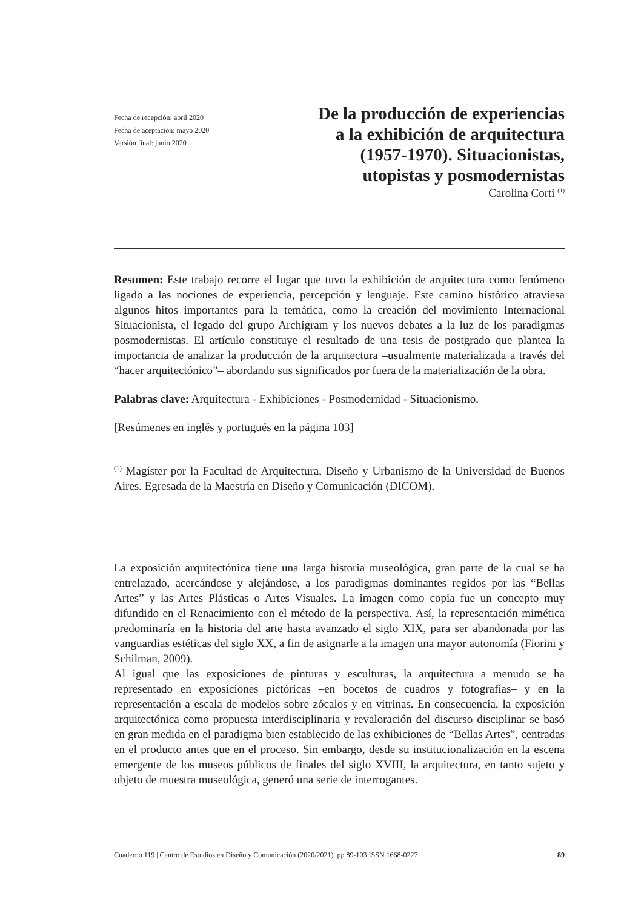Fecha de recepción: abril 2020
Fecha de aceptación: mayo 2020
Versión final: junio 2020
De la producción de experiencias
a la exhibición de arquitectura
(1957-1970). Situacionistas,
utopistas y posmodernistas
Carolina Corti <sup>(1)</sup>
Resumen: Este trabajo recorre el lugar que tuvo la exhibición de arquitectura como fenómeno ligado a las nociones de experiencia, percepción y lenguaje. Este camino histórico atraviesa algunos hitos importantes para la temática, como la creación del movimiento Internacional Situacionista, el legado del grupo Archigram y los nuevos debates a la luz de los paradigmas posmodernistas. El artículo constituye el resultado de una tesis de postgrado que plantea la importancia de analizar la producción de la arquitectura –usualmente materializada a través del “hacer arquitectónico”– abordando sus significados por fuera de la materialización de la obra.
Palabras clave: Arquitectura - Exhibiciones - Posmodernidad - Situacionismo.
[Resúmenes en inglés y portugués en la página 103]
<sup>(1)</sup> Magíster por la Facultad de Arquitectura, Diseño y Urbanismo de la Universidad de Buenos Aires. Egresada de la Maestría en Diseño y Comunicación (DICOM).
La exposición arquitectónica tiene una larga historia museológica, gran parte de la cual se ha entrelazado, acercándose y alejándose, a los paradigmas dominantes regidos por las “Bellas Artes” y las Artes Plásticas o Artes Visuales. La imagen como copia fue un concepto muy difundido en el Renacimiento con el método de la perspectiva. Así, la representación mimética predominaría en la historia del arte hasta avanzado el siglo XIX, para ser abandonada por las vanguardias estéticas del siglo XX, a fin de asignarle a la imagen una mayor autonomía (Fiorini y Schilman, 2009).
Al igual que las exposiciones de pinturas y esculturas, la arquitectura a menudo se ha representado en exposiciones pictóricas –en bocetos de cuadros y fotografías– y en la representación a escala de modelos sobre zócalos y en vitrinas. En consecuencia, la exposición arquitectónica como propuesta interdisciplinaria y revaloración del discurso disciplinar se basó en gran medida en el paradigma bien establecido de las exhibiciones de “Bellas Artes”, centradas en el producto antes que en el proceso. Sin embargo, desde su institucionalización en la escena emergente de los museos públicos de finales del siglo XVIII, la arquitectura, en tanto sujeto y objeto de muestra museológica, generó una serie de interrogantes.
Cuaderno 119 | Centro de Estudios en Diseño y Comunicación (2020/2021). pp 89-103 ISSN 1668-0227 89